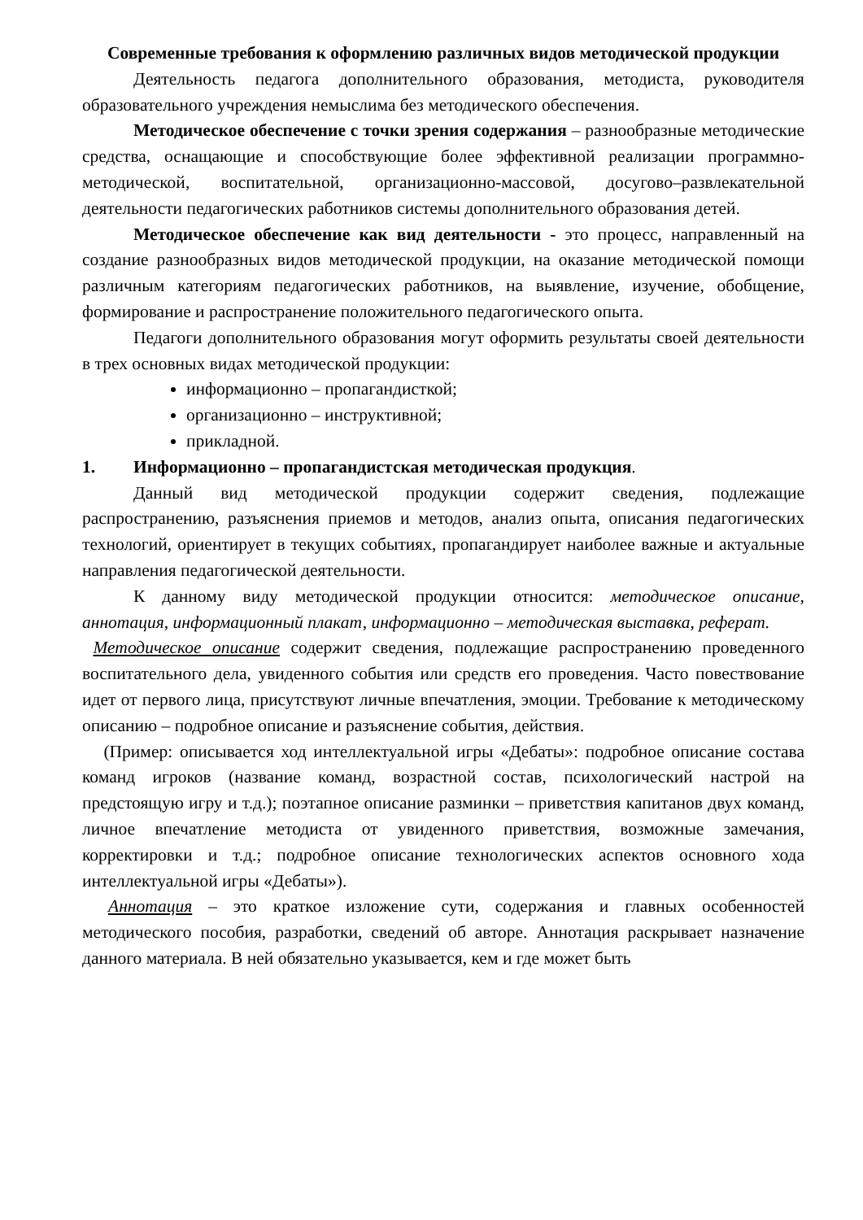Современные требования к оформлению различных видов методической продукции
Деятельность педагога дополнительного образования, методиста, руководителя образовательного учреждения немыслима без методического обеспечения.
Методическое обеспечение с точки зрения содержания – разнообразные методические средства, оснащающие и способствующие более эффективной реализации программно-методической, воспитательной, организационно-массовой, досугово–развлекательной деятельности педагогических работников системы дополнительного образования детей.
Методическое обеспечение как вид деятельности - это процесс, направленный на создание разнообразных видов методической продукции, на оказание методической помощи различным категориям педагогических работников, на выявление, изучение, обобщение, формирование и распространение положительного педагогического опыта.
Педагоги дополнительного образования могут оформить результаты своей деятельности в трех основных видах методической продукции:
информационно – пропагандисткой;
организационно – инструктивной;
прикладной.
1. Информационно – пропагандистская методическая продукция.
Данный вид методической продукции содержит сведения, подлежащие распространению, разъяснения приемов и методов, анализ опыта, описания педагогических технологий, ориентирует в текущих событиях, пропагандирует наиболее важные и актуальные направления педагогической деятельности.
К данному виду методической продукции относится: методическое описание, аннотация, информационный плакат, информационно – методическая выставка, реферат.
Методическое описание содержит сведения, подлежащие распространению проведенного воспитательного дела, увиденного события или средств его проведения. Часто повествование идет от первого лица, присутствуют личные впечатления, эмоции. Требование к методическому описанию – подробное описание и разъяснение события, действия.
(Пример: описывается ход интеллектуальной игры «Дебаты»: подробное описание состава команд игроков (название команд, возрастной состав, психологический настрой на предстоящую игру и т.д.); поэтапное описание разминки – приветствия капитанов двух команд, личное впечатление методиста от увиденного приветствия, возможные замечания, корректировки и т.д.; подробное описание технологических аспектов основного хода интеллектуальной игры «Дебаты»).
Аннотация – это краткое изложение сути, содержания и главных особенностей методического пособия, разработки, сведений об авторе. Аннотация раскрывает назначение данного материала. В ней обязательно указывается, кем и где может быть